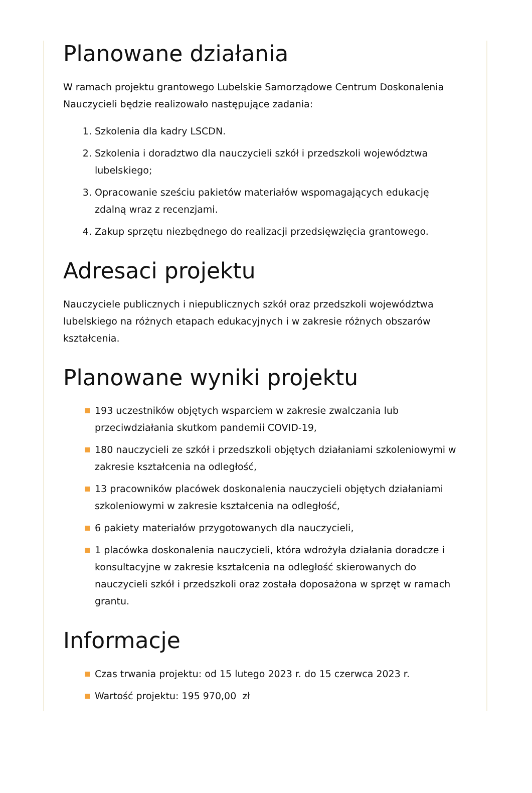Planowane działania
W ramach projektu grantowego Lubelskie Samorządowe Centrum Doskonalenia Nauczycieli będzie realizowało następujące zadania:
1. Szkolenia dla kadry LSCDN.
2. Szkolenia i doradztwo dla nauczycieli szkół i przedszkoli województwa lubelskiego;
3. Opracowanie sześciu pakietów materiałów wspomagających edukację zdalną wraz z recenzjami.
4. Zakup sprzętu niezbędnego do realizacji przedsięwzięcia grantowego.
Adresaci projektu
Nauczyciele publicznych i niepublicznych szkół oraz przedszkoli województwa lubelskiego na różnych etapach edukacyjnych i w zakresie różnych obszarów kształcenia.
Planowane wyniki projektu
193 uczestników objętych wsparciem w zakresie zwalczania lub przeciwdziałania skutkom pandemii COVID-19,
180 nauczycieli ze szkół i przedszkoli objętych działaniami szkoleniowymi w zakresie kształcenia na odległość,
13 pracowników placówek doskonalenia nauczycieli objętych działaniami szkoleniowymi w zakresie kształcenia na odległość,
6 pakiety materiałów przygotowanych dla nauczycieli,
1 placówka doskonalenia nauczycieli, która wdrożyła działania doradcze i konsultacyjne w zakresie kształcenia na odległość skierowanych do nauczycieli szkół i przedszkoli oraz została doposażona w sprzęt w ramach grantu.
Informacje
Czas trwania projektu: od 15 lutego 2023 r. do 15 czerwca 2023 r.
Wartość projektu: 195 970,00 zł